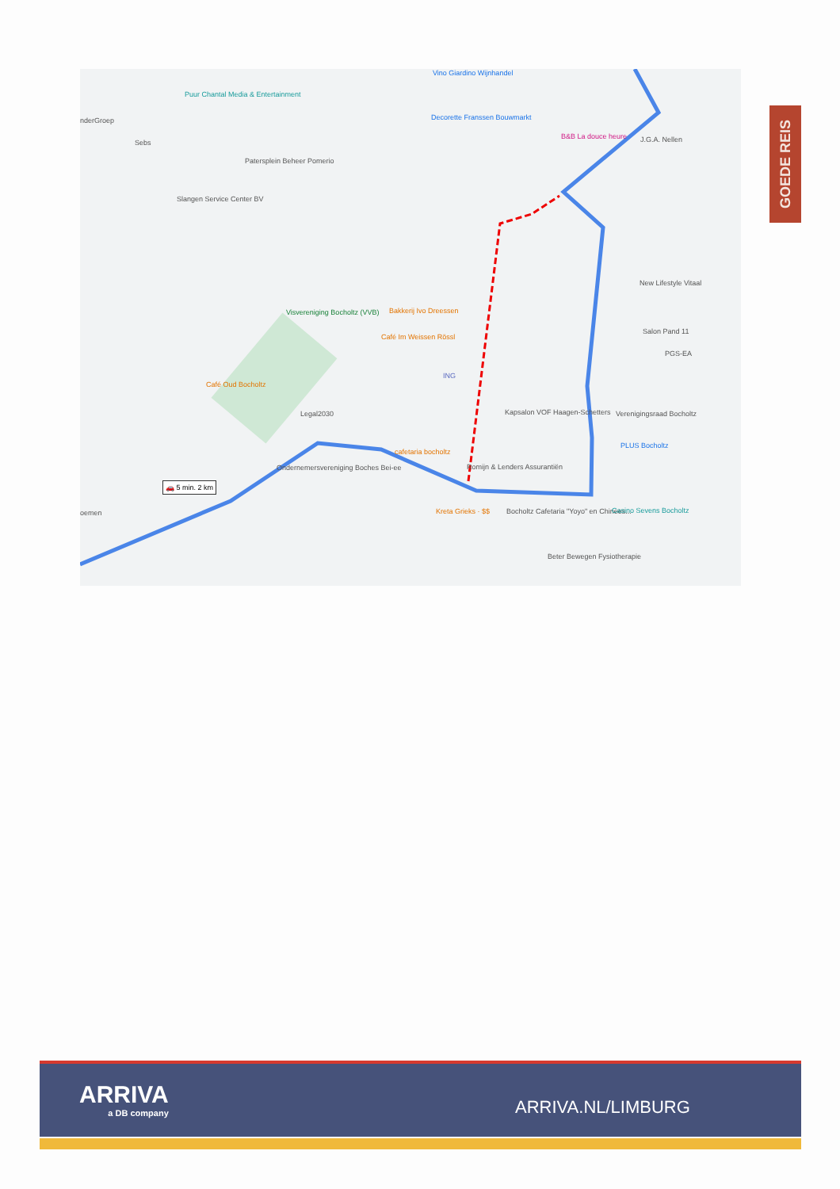Puur Chantal Media & Entertainment
nderGroep
Sebs
Patersplein Beheer Pomerio
Slangen Service Center BV
Vino Giardino Wijnhandel
Decorette Franssen Bouwmarkt
B&B La douce heure J.G.A. Nellen
New Lifestyle Vitaal
Bakkerij Ivo Dreessen
Café Im Weissen Rössl
Visvereniging Bocholtz (VVB)
Café Oud Bocholtz
ING
Salon Pand 11
PGS-EA
Kapsalon VOF Haagen-Schetters Verenigingsraad Bocholtz Legal2030
cafetaria bocholtz
Ondernemersvereniging Boches Bei-ee Romijn & Lenders Assurantiën
PLUS Bocholtz
Kreta Grieks · $$ Bocholtz Cafetaria "Yoyo" en Chinees... Casino Sevens Bocholtz
Beter Bewegen Fysiotherapie
oemen
🚗 5 min. 2 km
GOEDE REIS
ARRIVA
a DB company
ARRIVA.NL/LIMBURG